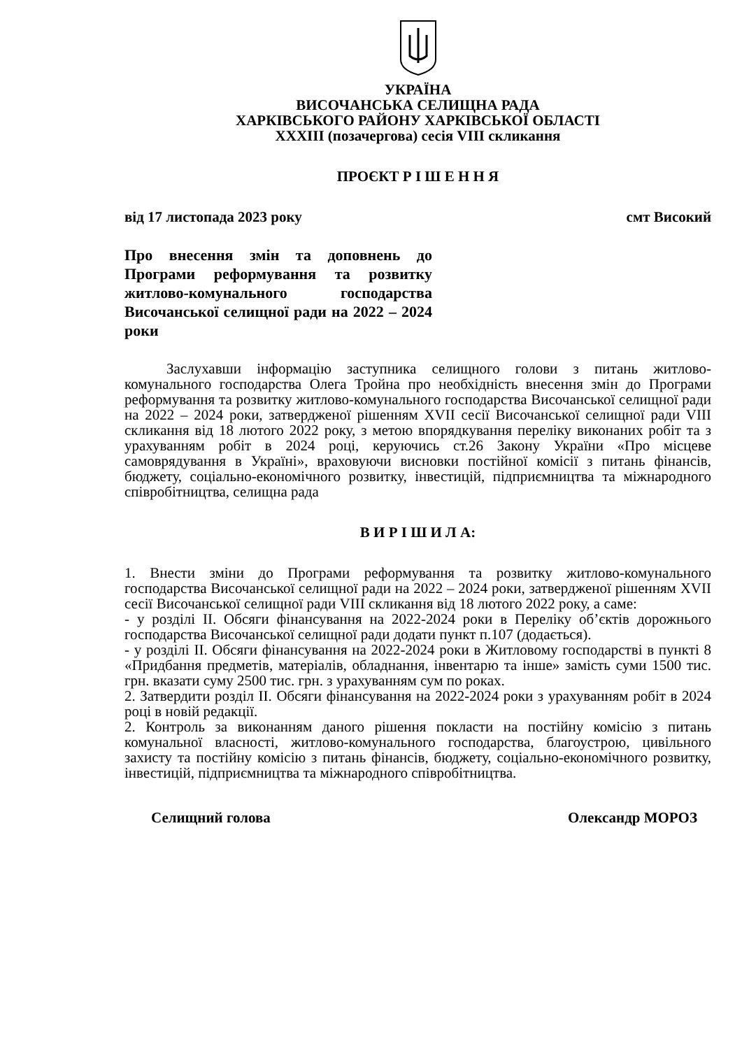УКРАЇНА
ВИСОЧАНСЬКА СЕЛИЩНА РАДА
ХАРКІВСЬКОГО РАЙОНУ ХАРКІВСЬКОЇ ОБЛАСТІ
XXXIII (позачергова) сесія VIII скликання
ПРОЄКТ Р І Ш Е Н Н Я
від 17 листопада 2023 року смт Високий
Про внесення змін та доповнень до Програми реформування та розвитку житлово-комунального господарства Височанської селищної ради на 2022 – 2024 роки
Заслухавши інформацію заступника селищного голови з питань житлово-комунального господарства Олега Тройна про необхідність внесення змін до Програми реформування та розвитку житлово-комунального господарства Височанської селищної ради на 2022 – 2024 роки, затвердженої рішенням XVII сесії Височанської селищної ради VIII скликання від 18 лютого 2022 року, з метою впорядкування переліку виконаних робіт та з урахуванням робіт в 2024 році, керуючись ст.26 Закону України «Про місцеве самоврядування в Україні», враховуючи висновки постійної комісії з питань фінансів, бюджету, соціально-економічного розвитку, інвестицій, підприємництва та міжнародного співробітництва, селищна рада
В И Р І Ш И Л А:
1. Внести зміни до Програми реформування та розвитку житлово-комунального господарства Височанської селищної ради на 2022 – 2024 роки, затвердженої рішенням XVII сесії Височанської селищної ради VIII скликання від 18 лютого 2022 року, а саме:
- у розділі ІІ. Обсяги фінансування на 2022-2024 роки в Переліку об’єктів дорожнього господарства Височанської селищної ради додати пункт п.107 (додається).
- у розділі ІІ. Обсяги фінансування на 2022-2024 роки в Житловому господарстві в пункті 8 «Придбання предметів, матеріалів, обладнання, інвентарю та інше» замість суми 1500 тис. грн. вказати суму 2500 тис. грн. з урахуванням сум по роках.
2. Затвердити розділ ІІ. Обсяги фінансування на 2022-2024 роки з урахуванням робіт в 2024 році в новій редакції.
2. Контроль за виконанням даного рішення покласти на постійну комісію з питань комунальної власності, житлово-комунального господарства, благоустрою, цивільного захисту та постійну комісію з питань фінансів, бюджету, соціально-економічного розвитку, інвестицій, підприємництва та міжнародного співробітництва.
Селищний голова Олександр МОРОЗ